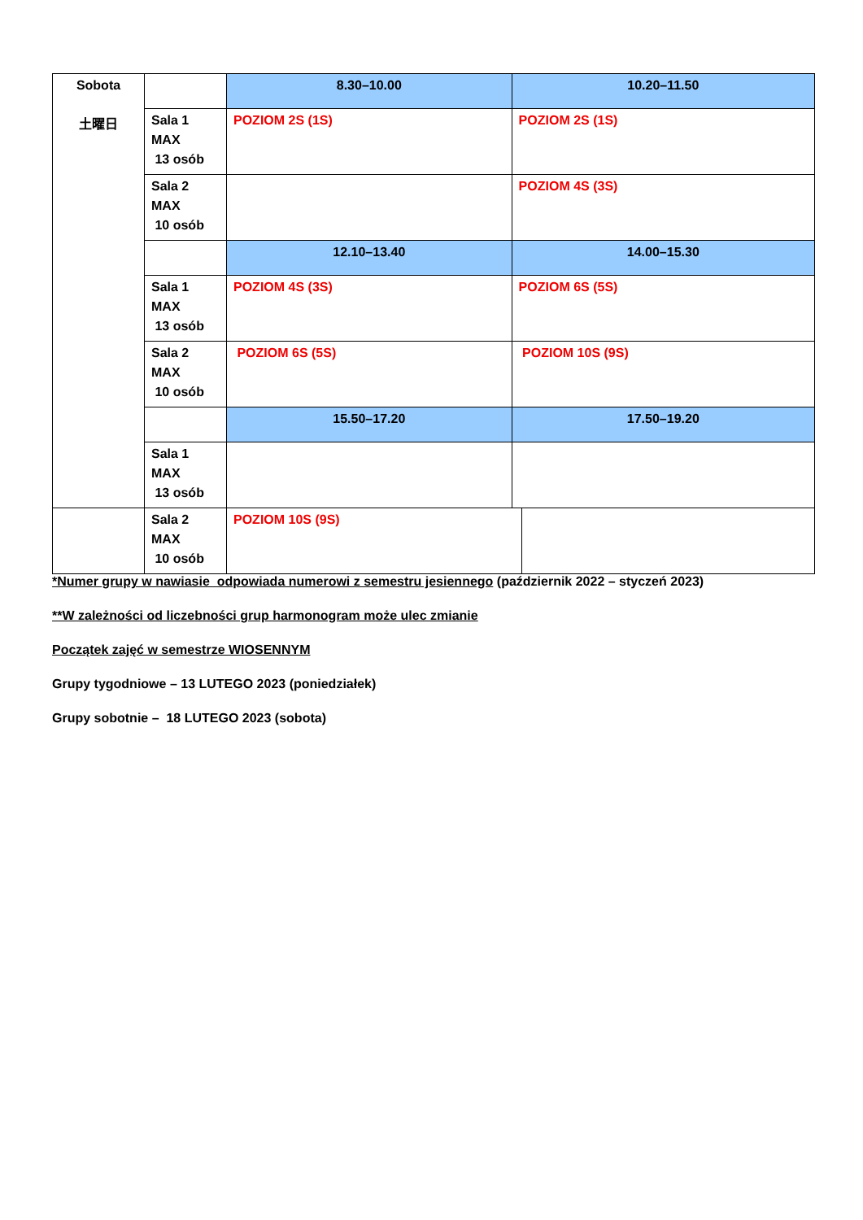| Sobota 土曜日 | | 8.30–10.00 | 10.20–11.50 |
| | Sala 1 MAX 13 osób | POZIOM 2S (1S) | POZIOM 2S (1S) |
| | Sala 2 MAX 10 osób | | POZIOM 4S (3S) |
| | | 12.10–13.40 | 14.00–15.30 |
| | Sala 1 MAX 13 osób | POZIOM 4S (3S) | POZIOM 6S (5S) |
| | Sala 2 MAX 10 osób | POZIOM 6S (5S) | POZIOM 10S (9S) |
| | | 15.50–17.20 | 17.50–19.20 |
| | Sala 1 MAX 13 osób | | |
| | Sala 2 MAX 10 osób | POZIOM 10S (9S) | |
*Numer grupy w nawiasie odpowiada numerowi z semestru jesiennego (październik 2022 – styczeń 2023)
**W zależności od liczebności grup harmonogram może ulec zmianie
Początek zajęć w semestrze WIOSENNYM
Grupy tygodniowe – 13 LUTEGO 2023 (poniedziałek)
Grupy sobotnie – 18 LUTEGO 2023 (sobota)